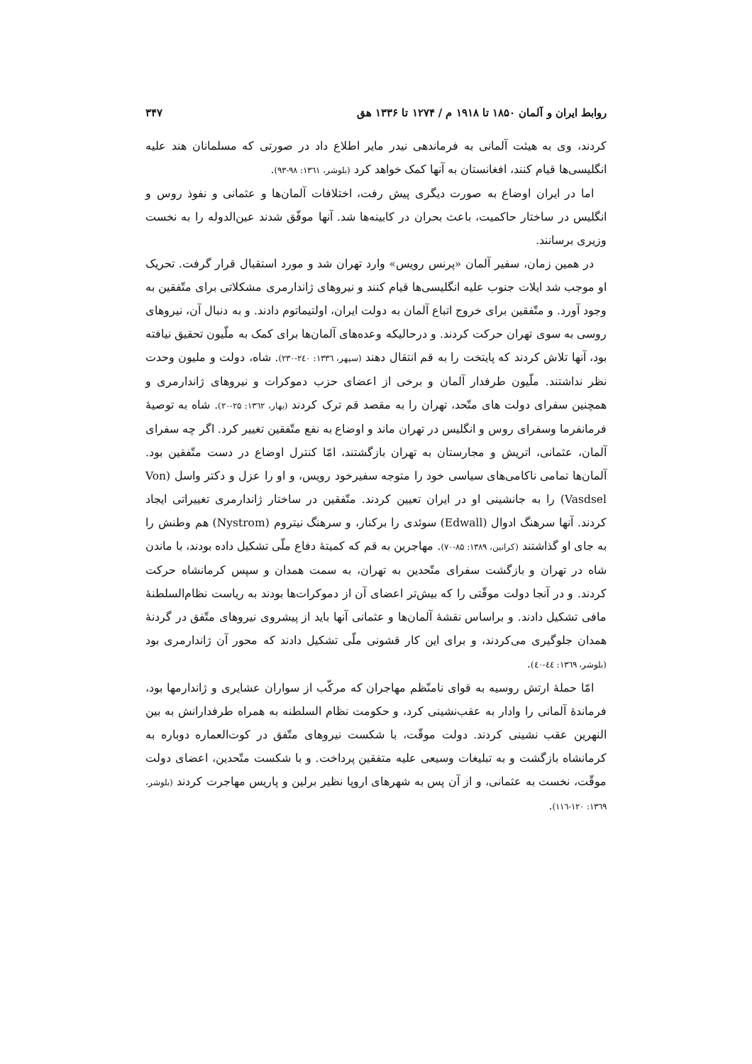روابط ایران و آلمان ۱۸۵۰ تا ۱۹۱۸ م / ۱۲۷۴ تا ۱۳۳۶ هق ۳۴۷
کردند، وی به هیئت آلمانی به فرماندهی نیدر مایر اطلاع داد در صورتی که مسلمانان هند علیه انگلیسی‌ها قیام کنند، افغانستان به آنها کمک خواهد کرد (بلوشر، ۱۳٦۱: ۹۸-۹۳).
اما در ایران اوضاع به صورت دیگری پیش رفت، اختلافات آلمان‌ها و عثمانی و نفوذ روس و انگلیس در ساختار حاکمیت، باعث بحران در کابینه‌ها شد. آنها موفّق شدند عین‌الدوله را به نخست وزیری برسانند.
در همین زمان، سفیر آلمان «پرنس رویس» وارد تهران شد و مورد استقبال قرار گرفت. تحریک او موجب شد ایلات جنوب علیه انگلیسی‌ها قیام کنند و نیروهای ژاندارمری مشکلاتی برای متّفقین به وجود آورد. و متّفقین برای خروج اتباع آلمان به دولت ایران، اولتیماتوم دادند. و به دنبال آن، نیروهای روسی به سوی تهران حرکت کردند. و درحالیکه وعده‌های آلمان‌ها برای کمک به ملّیون تحقیق نیافته بود، آنها تلاش کردند که پایتخت را به قم انتقال دهند (سپهر، ۱۳۳٦: ۲٤۰-۲۳۰). شاه، دولت و ملیون وحدت نظر نداشتند. ملّیون طرفدار آلمان و برخی از اعضای حزب دموکرات و نیروهای ژاندارمری و همچنین سفرای دولت های متّحد، تهران را به مقصد قم ترک کردند (بهار، ۱۳٦۲: ۲۵-۲۰). شاه به توصیهٔ فرمانفرما وسفرای روس و انگلیس در تهران ماند و اوضاع به نفع متّفقین تغییر کرد. اگر چه سفرای آلمان، عثمانی، اتریش و مجارستان به تهران بازگشتند، امّا کنترل اوضاع در دست متّفقین بود. آلمان‌ها تمامی ناکامی‌های سیاسی خود را متوجه سفیرخود رویس، و او را عزل و دکتر واسل (Von Vasdsel) را به جانشینی او در ایران تعیین کردند. متّفقین در ساختار ژاندارمری تغییراتی ایجاد کردند. آنها سرهنگ ادوال (Edwall) سوئدی را برکنار، و سرهنگ نیتروم (Nystrom) هم وطنش را به جای او گذاشتند (کرانین، ۱۳۸۹: ۸۵-۷۰). مهاجرین به قم که کمیتهٔ دفاع ملّی تشکیل داده بودند، با ماندن شاه در تهران و بازگشت سفرای متّحدین به تهران، به سمت همدان و سپس کرمانشاه حرکت کردند. و در آنجا دولت موقّتی را که بیش‌تر اعضای آن از دموکرات‌ها بودند به ریاست نظام‌السلطنهٔ مافی تشکیل دادند. و براساس نقشهٔ آلمان‌ها و عثمانی آنها باید از پیشروی نیروهای متّفق در گردنهٔ همدان جلوگیری می‌کردند، و برای این کار قشونی ملّی تشکیل دادند که محور آن ژاندارمری بود (بلوشر، ۱۳٦۹: ٤٤-٤۰).
امّا حملهٔ ارتش روسیه به قوای نامنّظم مهاجران که مرکّب از سواران عشایری و ژاندارمها بود، فرماندهٔ آلمانی را وادار به عقب‌نشینی کرد، و حکومت نظام السلطنه به همراه طرفدارانش به بین النهرین عقب نشینی کردند. دولت موقّت، با شکست نیروهای متّفق در کوت‌العماره دوباره به کرمانشاه بازگشت و به تبلیغات وسیعی علیه متفقین پرداخت. و با شکست متّحدین، اعضای دولت موقّت، نخست به عثمانی، و از آن پس به شهرهای اروپا نظیر برلین و پاریس مهاجرت کردند (بلوشر، ۱۳٦۹: ۱۲۰-۱۱٦).